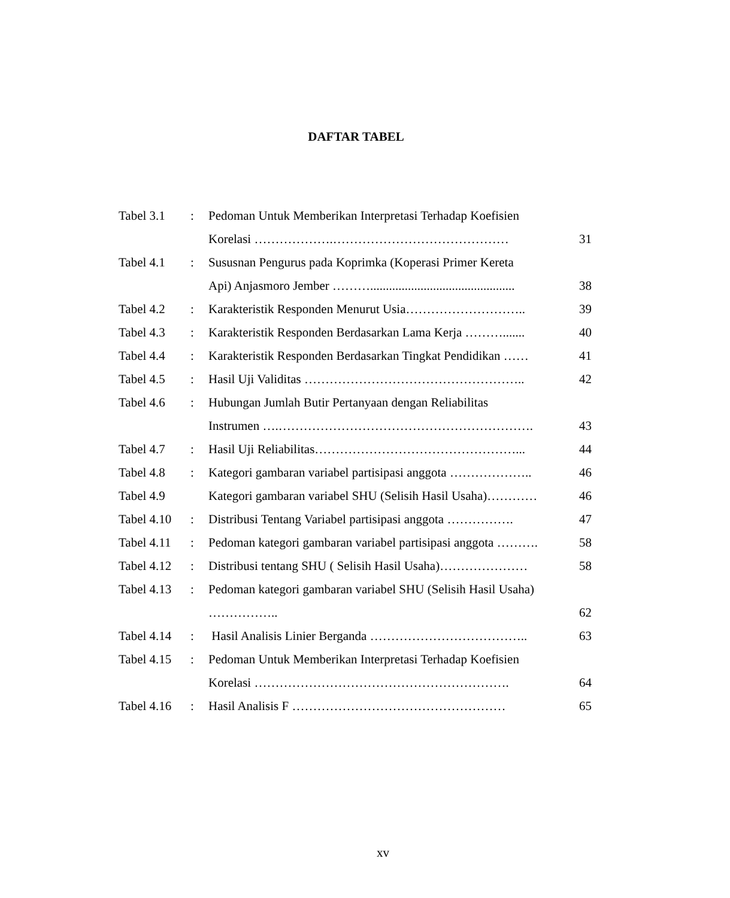DAFTAR TABEL
| Tabel 3.1 | : | Pedoman Untuk Memberikan Interpretasi Terhadap Koefisien | |
| | | Korelasi ……………….…………………………………… | 31 |
| Tabel 4.1 | : | Sususnan Pengurus pada Koprimka (Koperasi Primer Kereta | |
| | | Api) Anjasmoro Jember ……….............................................. | 38 |
| Tabel 4.2 | : | Karakteristik Responden Menurut Usia……………………….. | 39 |
| Tabel 4.3 | : | Karakteristik Responden Berdasarkan Lama Kerja ………....... | 40 |
| Tabel 4.4 | : | Karakteristik Responden Berdasarkan Tingkat Pendidikan …… | 41 |
| Tabel 4.5 | : | Hasil Uji Validitas …………………………………………….. | 42 |
| Tabel 4.6 | : | Hubungan Jumlah Butir Pertanyaan dengan Reliabilitas | |
| | | Instrumen ….……………………………………………………. | 43 |
| Tabel 4.7 | : | Hasil Uji Reliabilitas…………………………………………... | 44 |
| Tabel 4.8 | : | Kategori gambaran variabel partisipasi anggota ……………….. | 46 |
| Tabel 4.9 | | Kategori gambaran variabel SHU (Selisih Hasil Usaha)………… | 46 |
| Tabel 4.10 | : | Distribusi Tentang Variabel partisipasi anggota ……………. | 47 |
| Tabel 4.11 | : | Pedoman kategori gambaran variabel partisipasi anggota ………. | 58 |
| Tabel 4.12 | : | Distribusi tentang SHU ( Selisih Hasil Usaha)………………… | 58 |
| Tabel 4.13 | : | Pedoman kategori gambaran variabel SHU (Selisih Hasil Usaha) | |
| | | …………….. | 62 |
| Tabel 4.14 | : | Hasil Analisis Linier Berganda ……………………………….. | 63 |
| Tabel 4.15 | : | Pedoman Untuk Memberikan Interpretasi Terhadap Koefisien | |
| | | Korelasi ……………………………………………………. | 64 |
| Tabel 4.16 | : | Hasil Analisis F …………………………………………… | 65 |
xv